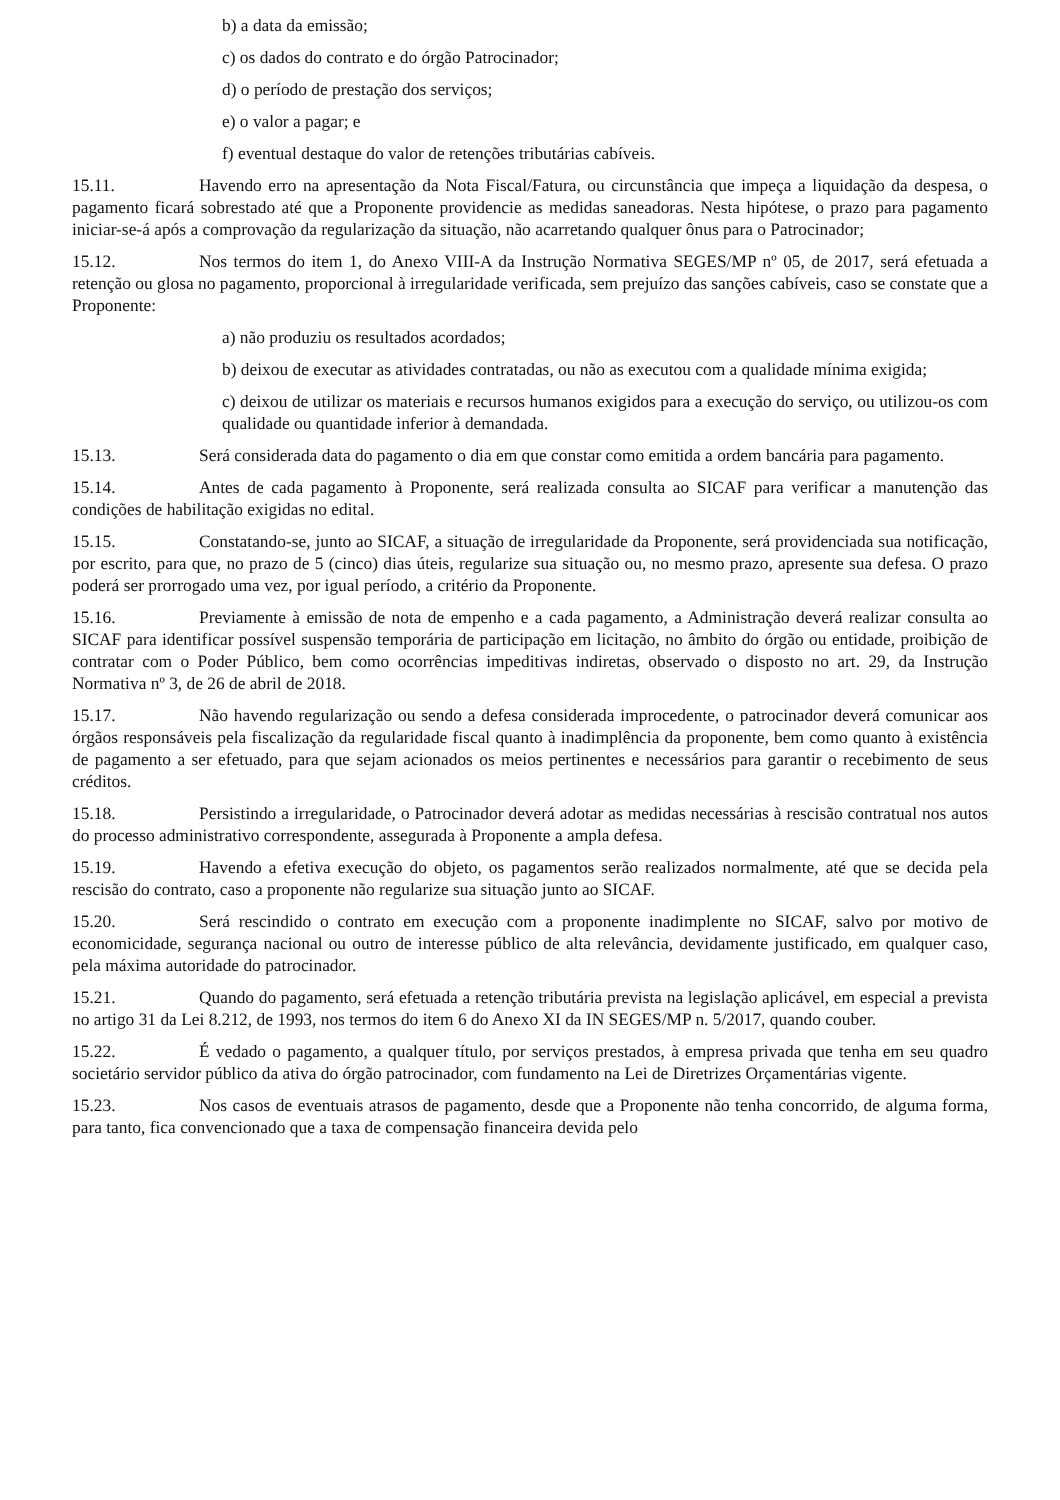b) a data da emissão;
c) os dados do contrato e do órgão Patrocinador;
d) o período de prestação dos serviços;
e) o valor a pagar; e
f) eventual destaque do valor de retenções tributárias cabíveis.
15.11. Havendo erro na apresentação da Nota Fiscal/Fatura, ou circunstância que impeça a liquidação da despesa, o pagamento ficará sobrestado até que a Proponente providencie as medidas saneadoras. Nesta hipótese, o prazo para pagamento iniciar-se-á após a comprovação da regularização da situação, não acarretando qualquer ônus para o Patrocinador;
15.12. Nos termos do item 1, do Anexo VIII-A da Instrução Normativa SEGES/MP nº 05, de 2017, será efetuada a retenção ou glosa no pagamento, proporcional à irregularidade verificada, sem prejuízo das sanções cabíveis, caso se constate que a Proponente:
a) não produziu os resultados acordados;
b) deixou de executar as atividades contratadas, ou não as executou com a qualidade mínima exigida;
c) deixou de utilizar os materiais e recursos humanos exigidos para a execução do serviço, ou utilizou-os com qualidade ou quantidade inferior à demandada.
15.13. Será considerada data do pagamento o dia em que constar como emitida a ordem bancária para pagamento.
15.14. Antes de cada pagamento à Proponente, será realizada consulta ao SICAF para verificar a manutenção das condições de habilitação exigidas no edital.
15.15. Constatando-se, junto ao SICAF, a situação de irregularidade da Proponente, será providenciada sua notificação, por escrito, para que, no prazo de 5 (cinco) dias úteis, regularize sua situação ou, no mesmo prazo, apresente sua defesa. O prazo poderá ser prorrogado uma vez, por igual período, a critério da Proponente.
15.16. Previamente à emissão de nota de empenho e a cada pagamento, a Administração deverá realizar consulta ao SICAF para identificar possível suspensão temporária de participação em licitação, no âmbito do órgão ou entidade, proibição de contratar com o Poder Público, bem como ocorrências impeditivas indiretas, observado o disposto no art. 29, da Instrução Normativa nº 3, de 26 de abril de 2018.
15.17. Não havendo regularização ou sendo a defesa considerada improcedente, o patrocinador deverá comunicar aos órgãos responsáveis pela fiscalização da regularidade fiscal quanto à inadimplência da proponente, bem como quanto à existência de pagamento a ser efetuado, para que sejam acionados os meios pertinentes e necessários para garantir o recebimento de seus créditos.
15.18. Persistindo a irregularidade, o Patrocinador deverá adotar as medidas necessárias à rescisão contratual nos autos do processo administrativo correspondente, assegurada à Proponente a ampla defesa.
15.19. Havendo a efetiva execução do objeto, os pagamentos serão realizados normalmente, até que se decida pela rescisão do contrato, caso a proponente não regularize sua situação junto ao SICAF.
15.20. Será rescindido o contrato em execução com a proponente inadimplente no SICAF, salvo por motivo de economicidade, segurança nacional ou outro de interesse público de alta relevância, devidamente justificado, em qualquer caso, pela máxima autoridade do patrocinador.
15.21. Quando do pagamento, será efetuada a retenção tributária prevista na legislação aplicável, em especial a prevista no artigo 31 da Lei 8.212, de 1993, nos termos do item 6 do Anexo XI da IN SEGES/MP n. 5/2017, quando couber.
15.22. É vedado o pagamento, a qualquer título, por serviços prestados, à empresa privada que tenha em seu quadro societário servidor público da ativa do órgão patrocinador, com fundamento na Lei de Diretrizes Orçamentárias vigente.
15.23. Nos casos de eventuais atrasos de pagamento, desde que a Proponente não tenha concorrido, de alguma forma, para tanto, fica convencionado que a taxa de compensação financeira devida pelo